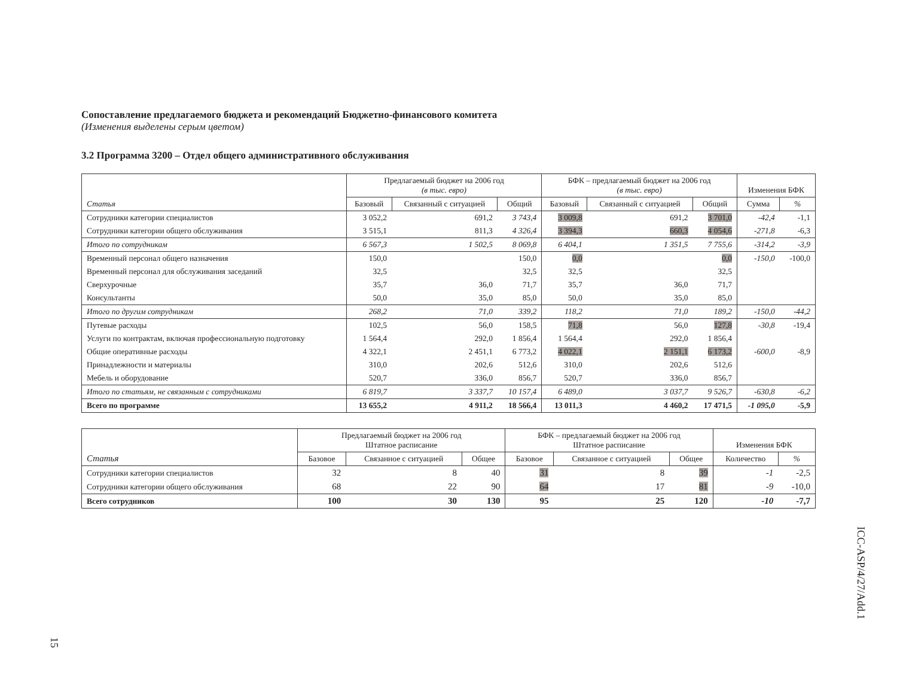Сопоставление предлагаемого бюджета и рекомендаций Бюджетно-финансового комитета
(Изменения выделены серым цветом)
3.2 Программа 3200 – Отдел общего административного обслуживания
| Статья | Предлагаемый бюджет на 2006 год (в тыс. евро) | | | БФК – предлагаемый бюджет на 2006 год (в тыс. евро) | | | Изменения БФК | |
| --- | --- | --- | --- | --- | --- | --- | --- | --- |
| | Базовый | Связанный с ситуацией | Общий | Базовый | Связанный с ситуацией | Общий | Сумма | % |
| Сотрудники категории специалистов | 3 052,2 | 691,2 | 3 743,4 | 3 009,8 | 691,2 | 3 701,0 | -42,4 | -1,1 |
| Сотрудники категории общего обслуживания | 3 515,1 | 811,3 | 4 326,4 | 3 394,3 | 660,3 | 4 054,6 | -271,8 | -6,3 |
| Итого по сотрудникам | 6 567,3 | 1 502,5 | 8 069,8 | 6 404,1 | 1 351,5 | 7 755,6 | -314,2 | -3,9 |
| Временный персонал общего назначения | 150,0 | | 150,0 | 0,0 | | 0,0 | -150,0 | -100,0 |
| Временный персонал для обслуживания заседаний | 32,5 | | 32,5 | 32,5 | | 32,5 | | |
| Сверхурочные | 35,7 | 36,0 | 71,7 | 35,7 | 36,0 | 71,7 | | |
| Консультанты | 50,0 | 35,0 | 85,0 | 50,0 | 35,0 | 85,0 | | |
| Итого по другим сотрудникам | 268,2 | 71,0 | 339,2 | 118,2 | 71,0 | 189,2 | -150,0 | -44,2 |
| Путевые расходы | 102,5 | 56,0 | 158,5 | 71,8 | 56,0 | 127,8 | -30,8 | -19,4 |
| Услуги по контрактам, включая профессиональную подготовку | 1 564,4 | 292,0 | 1 856,4 | 1 564,4 | 292,0 | 1 856,4 | | |
| Общие оперативные расходы | 4 322,1 | 2 451,1 | 6 773,2 | 4 022,1 | 2 151,1 | 6 173,2 | -600,0 | -8,9 |
| Принадлежности и материалы | 310,0 | 202,6 | 512,6 | 310,0 | 202,6 | 512,6 | | |
| Мебель и оборудование | 520,7 | 336,0 | 856,7 | 520,7 | 336,0 | 856,7 | | |
| Итого по статьям, не связанным с сотрудниками | 6 819,7 | 3 337,7 | 10 157,4 | 6 489,0 | 3 037,7 | 9 526,7 | -630,8 | -6,2 |
| Всего по программе | 13 655,2 | 4 911,2 | 18 566,4 | 13 011,3 | 4 460,2 | 17 471,5 | -1 095,0 | -5,9 |
| Статья | Предлагаемый бюджет на 2006 год Штатное расписание | | | БФК – предлагаемый бюджет на 2006 год Штатное расписание | | | Изменения БФК | |
| --- | --- | --- | --- | --- | --- | --- | --- | --- |
| | Базовое | Связанное с ситуацией | Общее | Базовое | Связанное с ситуацией | Общее | Количество | % |
| Сотрудники категории специалистов | 32 | 8 | 40 | 31 | 8 | 39 | -1 | -2,5 |
| Сотрудники категории общего обслуживания | 68 | 22 | 90 | 64 | 17 | 81 | -9 | -10,0 |
| Всего сотрудников | 100 | 30 | 130 | 95 | 25 | 120 | -10 | -7,7 |
ICC-ASP/4/27/Add.1
15